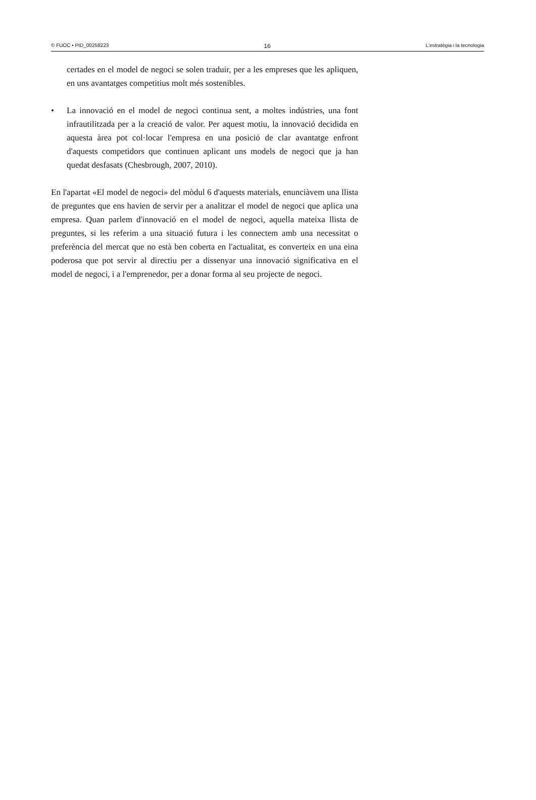© FUOC • PID_00258223 16 L'estratègia i la tecnologia
certades en el model de negoci se solen traduir, per a les empreses que les apliquen, en uns avantatges competitius molt més sostenibles.
• La innovació en el model de negoci continua sent, a moltes indústries, una font infrautilitzada per a la creació de valor. Per aquest motiu, la innovació decidida en aquesta àrea pot col·locar l'empresa en una posició de clar avantatge enfront d'aquests competidors que continuen aplicant uns models de negoci que ja han quedat desfasats (Chesbrough, 2007, 2010).
En l'apartat «El model de negoci» del mòdul 6 d'aquests materials, enunciàvem una llista de preguntes que ens havien de servir per a analitzar el model de negoci que aplica una empresa. Quan parlem d'innovació en el model de negoci, aquella mateixa llista de preguntes, si les referim a una situació futura i les connectem amb una necessitat o preferència del mercat que no està ben coberta en l'actualitat, es converteix en una eina poderosa que pot servir al directiu per a dissenyar una innovació significativa en el model de negoci, i a l'emprenedor, per a donar forma al seu projecte de negoci.